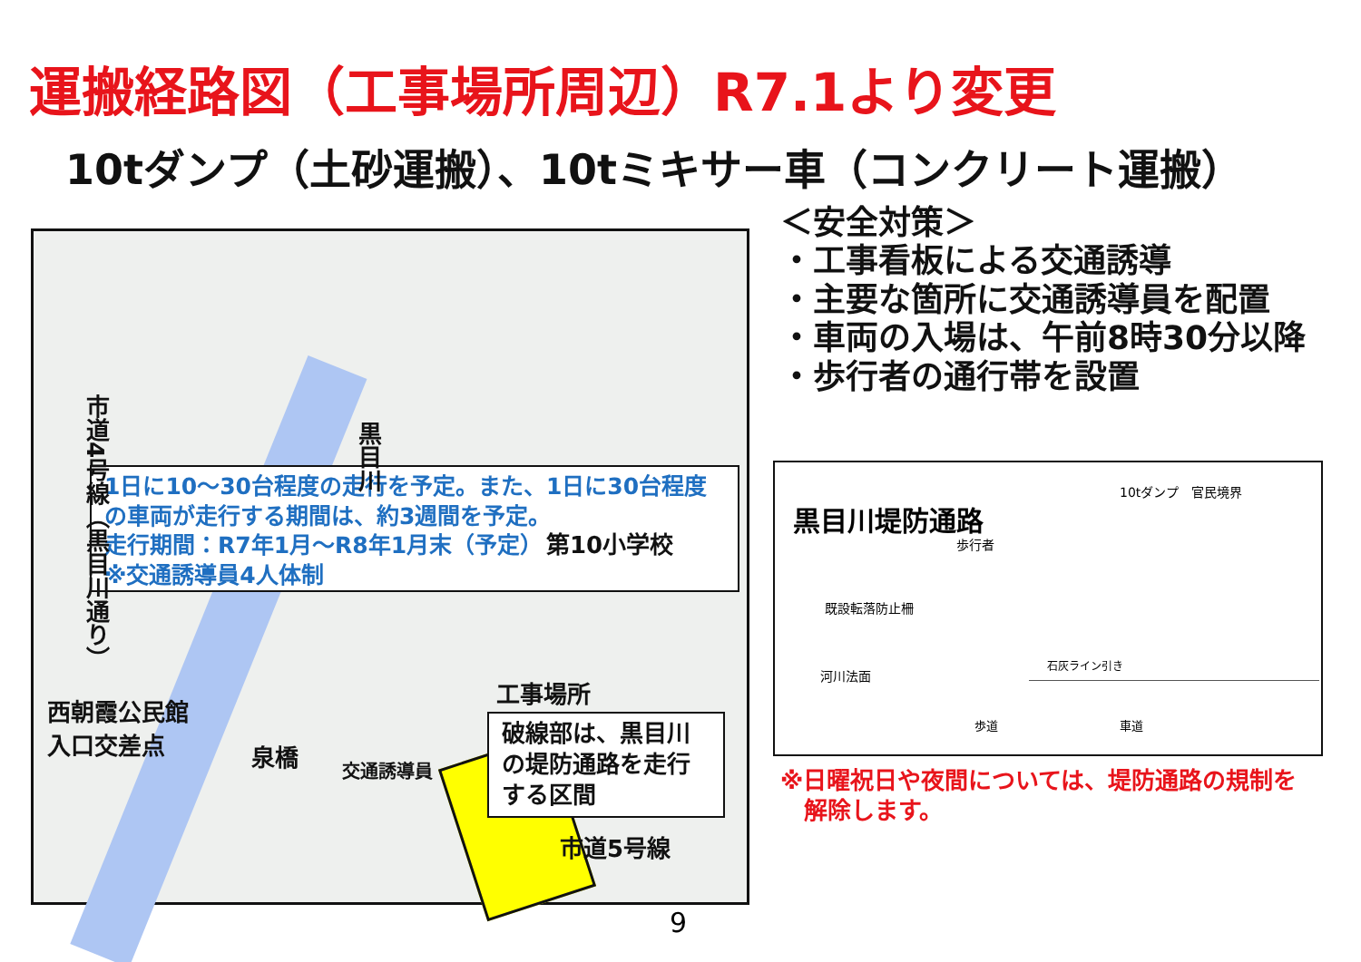運搬経路図（工事場所周辺）R7.1より変更
10tダンプ（土砂運搬）、10tミキサー車（コンクリート運搬）
1日に10～30台程度の走行を予定。また、1日に30台程度の車両が走行する期間は、約3週間を予定。
走行期間：R7年1月～R8年1月末（予定）
※交通誘導員4人体制
市道4号線（黒目川通り）
黒目川
第10小学校
工事場所
西朝霞公民館
入口交差点
泉橋
交通誘導員
破線部は、黒目川の堤防通路を走行する区間
市道5号線
＜安全対策＞
・工事看板による交通誘導
・主要な箇所に交通誘導員を配置
・車両の入場は、午前8時30分以降
・歩行者の通行帯を設置
黒目川堤防通路
10tダンプ　官民境界
歩行者
既設転落防止柵
河川法面
石灰ライン引き
歩道 車道
※日曜祝日や夜間については、堤防通路の規制を
　解除します。
9